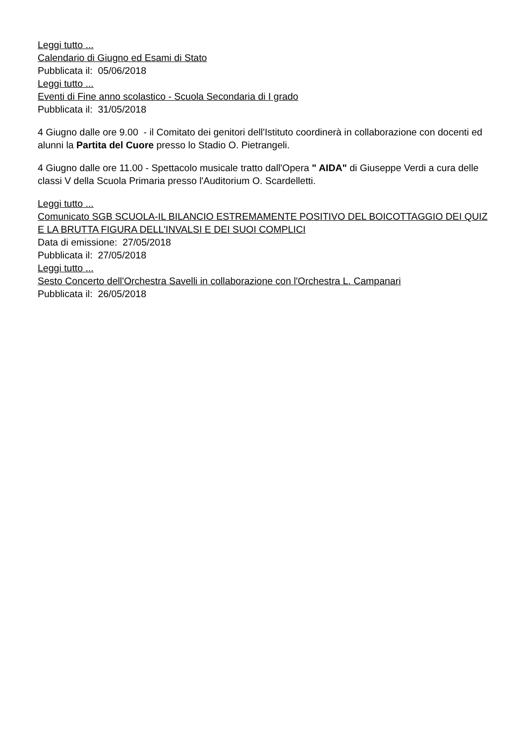Leggi tutto ...
Calendario di Giugno ed Esami di Stato
Pubblicata il: 05/06/2018
Leggi tutto ...
Eventi di Fine anno scolastico - Scuola Secondaria di I grado
Pubblicata il: 31/05/2018
4 Giugno dalle ore 9.00 - il Comitato dei genitori dell'Istituto coordinerà in collaborazione con docenti ed alunni la Partita del Cuore presso lo Stadio O. Pietrangeli.
4 Giugno dalle ore 11.00 - Spettacolo musicale tratto dall'Opera " AIDA" di Giuseppe Verdi a cura delle classi V della Scuola Primaria presso l'Auditorium O. Scardelletti.
Leggi tutto ...
Comunicato SGB SCUOLA-IL BILANCIO ESTREMAMENTE POSITIVO DEL BOICOTTAGGIO DEI QUIZ E LA BRUTTA FIGURA DELL'INVALSI E DEI SUOI COMPLICI
Data di emissione: 27/05/2018
Pubblicata il: 27/05/2018
Leggi tutto ...
Sesto Concerto dell'Orchestra Savelli in collaborazione con l'Orchestra L. Campanari
Pubblicata il: 26/05/2018